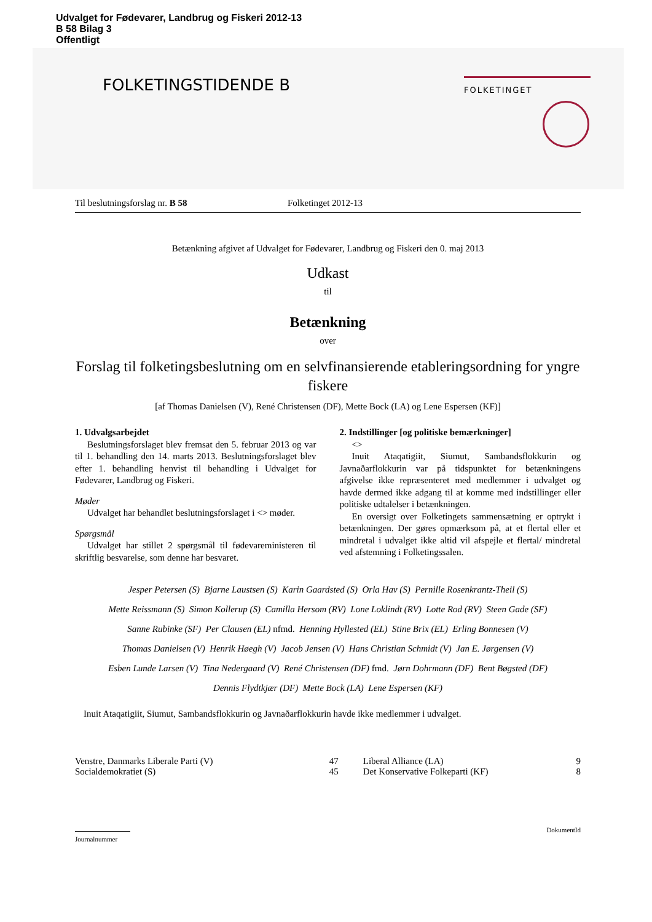Udvalget for Fødevarer, Landbrug og Fiskeri 2012-13
B 58 Bilag 3
Offentligt
FOLKETINGSTIDENDE B
FOLKETINGET
Til beslutningsforslag nr. B 58 Folketinget 2012-13
Betænkning afgivet af Udvalget for Fødevarer, Landbrug og Fiskeri den 0. maj 2013
Udkast
til
Betænkning
over
Forslag til folketingsbeslutning om en selvfinansierende etableringsordning for yngre fiskere
[af Thomas Danielsen (V), René Christensen (DF), Mette Bock (LA) og Lene Espersen (KF)]
1. Udvalgsarbejdet
Beslutningsforslaget blev fremsat den 5. februar 2013 og var til 1. behandling den 14. marts 2013. Beslutningsforslaget blev efter 1. behandling henvist til behandling i Udvalget for Fødevarer, Landbrug og Fiskeri.
Møder
Udvalget har behandlet beslutningsforslaget i <> møder.
Spørgsmål
Udvalget har stillet 2 spørgsmål til fødevareministeren til skriftlig besvarelse, som denne har besvaret.
2. Indstillinger [og politiske bemærkninger]
<>
Inuit Ataqatigiit, Siumut, Sambandsflokkurin og Javnaðarflokkurin var på tidspunktet for betænkningens afgivelse ikke repræsenteret med medlemmer i udvalget og havde dermed ikke adgang til at komme med indstillinger eller politiske udtalelser i betænkningen.
En oversigt over Folketingets sammensætning er optrykt i betænkningen. Der gøres opmærksom på, at et flertal eller et mindretal i udvalget ikke altid vil afspejle et flertal/ mindretal ved afstemning i Folketingssalen.
Jesper Petersen (S) Bjarne Laustsen (S) Karin Gaardsted (S) Orla Hav (S) Pernille Rosenkrantz-Theil (S)
Mette Reissmann (S) Simon Kollerup (S) Camilla Hersom (RV) Lone Loklindt (RV) Lotte Rod (RV) Steen Gade (SF)
Sanne Rubinke (SF) Per Clausen (EL) nfmd. Henning Hyllested (EL) Stine Brix (EL) Erling Bonnesen (V)
Thomas Danielsen (V) Henrik Høegh (V) Jacob Jensen (V) Hans Christian Schmidt (V) Jan E. Jørgensen (V)
Esben Lunde Larsen (V) Tina Nedergaard (V) René Christensen (DF) fmd. Jørn Dohrmann (DF) Bent Bøgsted (DF)
Dennis Flydtkjær (DF) Mette Bock (LA) Lene Espersen (KF)
Inuit Ataqatigiit, Siumut, Sambandsflokkurin og Javnaðarflokkurin havde ikke medlemmer i udvalget.
| Venstre, Danmarks Liberale Parti (V) | 47 | Liberal Alliance (LA) | 9 |
| Socialdemokratiet (S) | 45 | Det Konservative Folkeparti (KF) | 8 |
Journalnummer
DokumentId